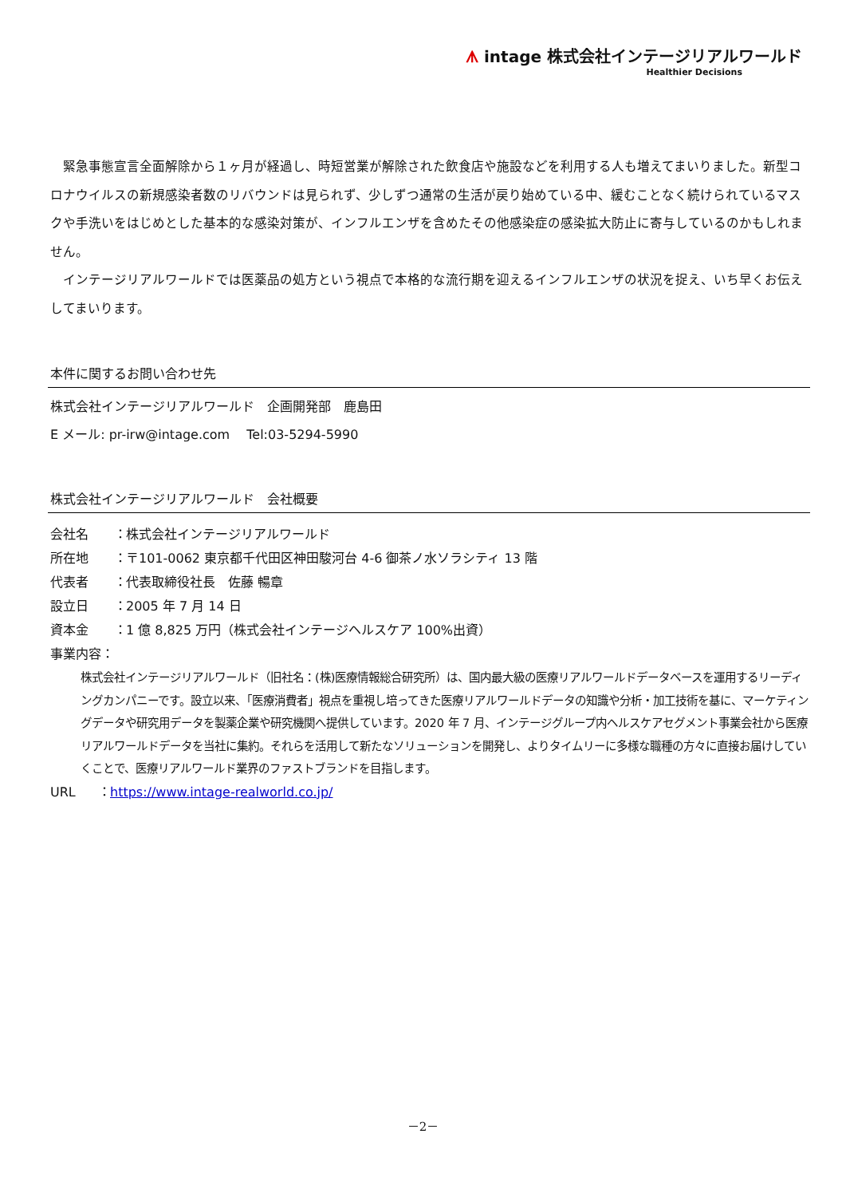ᗑ intage 株式会社インテージリアルワールド
Healthier Decisions
　緊急事態宣言全面解除から１ヶ月が経過し、時短営業が解除された飲食店や施設などを利用する人も増えてまいりました。新型コロナウイルスの新規感染者数のリバウンドは見られず、少しずつ通常の生活が戻り始めている中、緩むことなく続けられているマスクや手洗いをはじめとした基本的な感染対策が、インフルエンザを含めたその他感染症の感染拡大防止に寄与しているのかもしれません。
　インテージリアルワールドでは医薬品の処方という視点で本格的な流行期を迎えるインフルエンザの状況を捉え、いち早くお伝えしてまいります。
本件に関するお問い合わせ先
株式会社インテージリアルワールド　企画開発部　鹿島田
E メール: pr-irw@intage.com　 Tel:03-5294-5990
株式会社インテージリアルワールド　会社概要
会社名 ： 株式会社インテージリアルワールド
所在地 ： 〒101-0062 東京都千代田区神田駿河台 4-6 御茶ノ水ソラシティ 13 階
代表者 ： 代表取締役社長　佐藤 暢章
設立日 ： 2005 年 7 月 14 日
資本金 ： 1 億 8,825 万円（株式会社インテージヘルスケア 100%出資）
事業内容：
株式会社インテージリアルワールド（旧社名：(株)医療情報総合研究所）は、国内最大級の医療リアルワールドデータベースを運用するリーディングカンパニーです。設立以来、「医療消費者」視点を重視し培ってきた医療リアルワールドデータの知識や分析・加工技術を基に、マーケティングデータや研究用データを製薬企業や研究機関へ提供しています。2020 年 7 月、インテージグループ内ヘルスケアセグメント事業会社から医療リアルワールドデータを当社に集約。それらを活用して新たなソリューションを開発し、よりタイムリーに多様な職種の方々に直接お届けしていくことで、医療リアルワールド業界のファストブランドを目指します。
URL ： https://www.intage-realworld.co.jp/
－2－